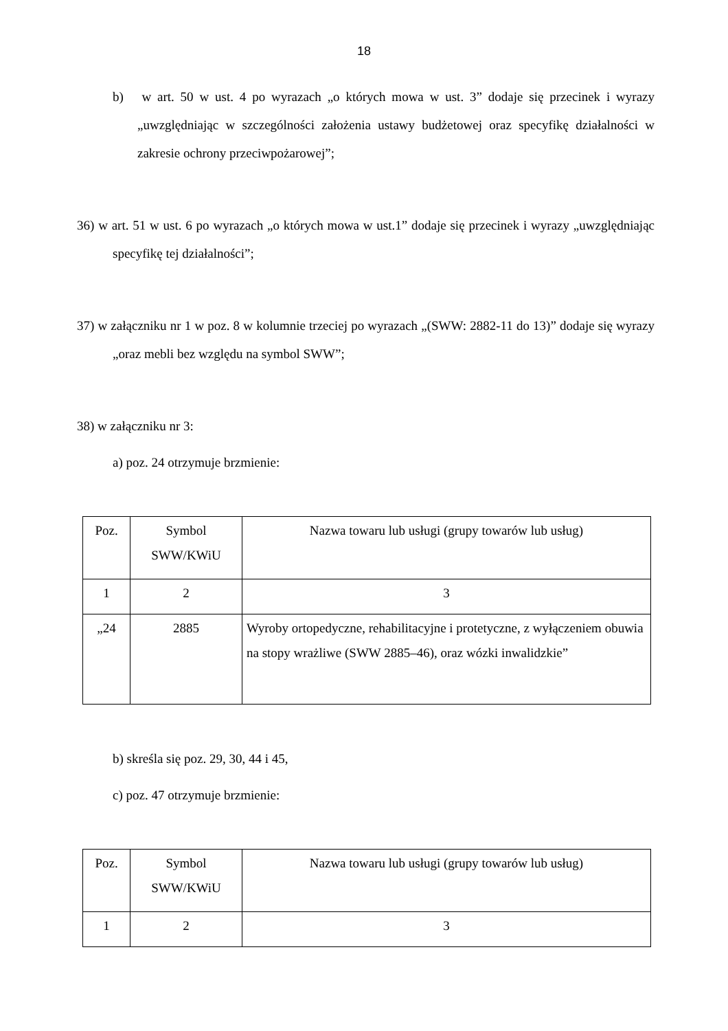18
b) w art. 50 w ust. 4 po wyrazach „o których mowa w ust. 3” dodaje się przecinek i wyrazy „uwzględniając w szczególności założenia ustawy budżetowej oraz specyfikę działalności w zakresie ochrony przeciwpożarowej”;
36) w art. 51 w ust. 6 po wyrazach „o których mowa w ust.1” dodaje się przecinek i wyrazy „uwzględniając specyfikę tej działalności”;
37) w załączniku nr 1 w poz. 8 w kolumnie trzeciej po wyrazach „(SWW: 2882-11 do 13)” dodaje się wyrazy „oraz mebli bez względu na symbol SWW”;
38) w załączniku nr 3:
a) poz. 24 otrzymuje brzmienie:
| Poz. | Symbol SWW/KWiU | Nazwa towaru lub usługi (grupy towarów lub usług) |
| 1 | 2 | 3 |
| „24 | 2885 | Wyroby ortopedyczne, rehabilitacyjne i protetyczne, z wyłączeniem obuwia na stopy wrażliwe (SWW 2885–46), oraz wózki inwalidzkie” |
b) skreśla się poz. 29, 30, 44 i 45,
c) poz. 47 otrzymuje brzmienie:
| Poz. | Symbol SWW/KWiU | Nazwa towaru lub usługi (grupy towarów lub usług) |
| 1 | 2 | 3 |